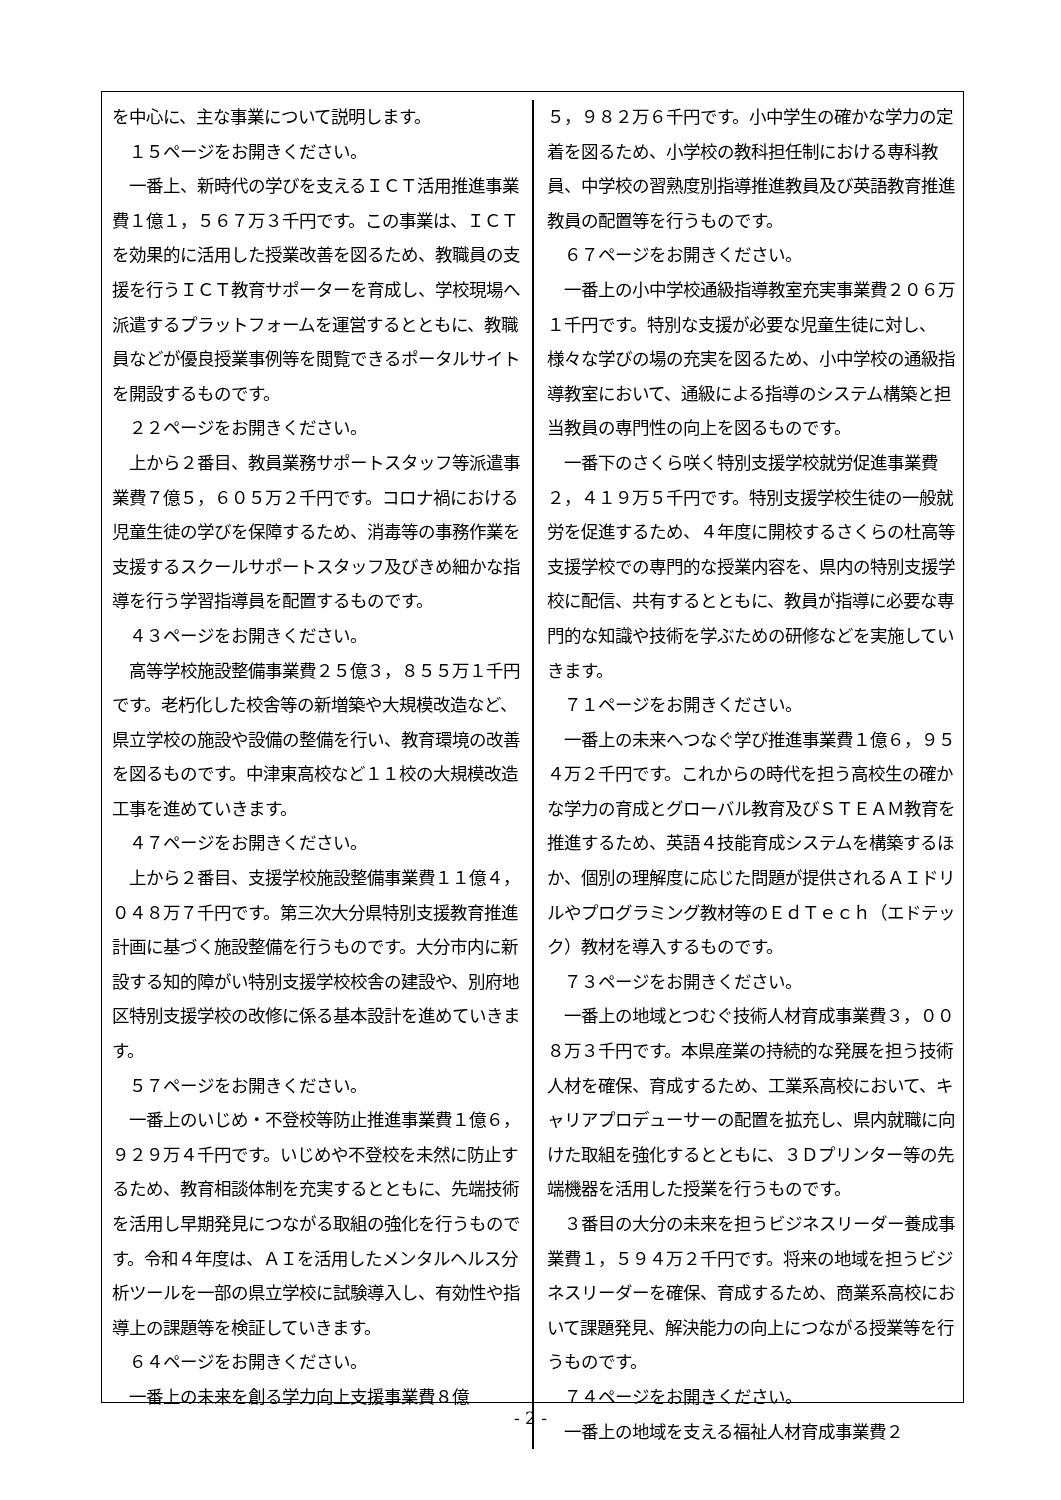を中心に、主な事業について説明します。
　１５ページをお開きください。
　一番上、新時代の学びを支えるＩＣＴ活用推進事業費１億１，５６７万３千円です。この事業は、ＩＣＴを効果的に活用した授業改善を図るため、教職員の支援を行うＩＣＴ教育サポーターを育成し、学校現場へ派遣するプラットフォームを運営するとともに、教職員などが優良授業事例等を閲覧できるポータルサイトを開設するものです。
　２２ページをお開きください。
　上から２番目、教員業務サポートスタッフ等派遣事業費７億５，６０５万２千円です。コロナ禍における児童生徒の学びを保障するため、消毒等の事務作業を支援するスクールサポートスタッフ及びきめ細かな指導を行う学習指導員を配置するものです。
　４３ページをお開きください。
　高等学校施設整備事業費２５億３，８５５万１千円です。老朽化した校舎等の新増築や大規模改造など、県立学校の施設や設備の整備を行い、教育環境の改善を図るものです。中津東高校など１１校の大規模改造工事を進めていきます。
　４７ページをお開きください。
　上から２番目、支援学校施設整備事業費１１億４，０４８万７千円です。第三次大分県特別支援教育推進計画に基づく施設整備を行うものです。大分市内に新設する知的障がい特別支援学校校舎の建設や、別府地区特別支援学校の改修に係る基本設計を進めていきます。
　５７ページをお開きください。
　一番上のいじめ・不登校等防止推進事業費１億６，９２９万４千円です。いじめや不登校を未然に防止するため、教育相談体制を充実するとともに、先端技術を活用し早期発見につながる取組の強化を行うものです。令和４年度は、ＡＩを活用したメンタルヘルス分析ツールを一部の県立学校に試験導入し、有効性や指導上の課題等を検証していきます。
　６４ページをお開きください。
　一番上の未来を創る学力向上支援事業費８億
５，９８２万６千円です。小中学生の確かな学力の定着を図るため、小学校の教科担任制における専科教員、中学校の習熟度別指導推進教員及び英語教育推進教員の配置等を行うものです。
　６７ページをお開きください。
　一番上の小中学校通級指導教室充実事業費２０６万１千円です。特別な支援が必要な児童生徒に対し、様々な学びの場の充実を図るため、小中学校の通級指導教室において、通級による指導のシステム構築と担当教員の専門性の向上を図るものです。
　一番下のさくら咲く特別支援学校就労促進事業費２，４１９万５千円です。特別支援学校生徒の一般就労を促進するため、４年度に開校するさくらの杜高等支援学校での専門的な授業内容を、県内の特別支援学校に配信、共有するとともに、教員が指導に必要な専門的な知識や技術を学ぶための研修などを実施していきます。
　７１ページをお開きください。
　一番上の未来へつなぐ学び推進事業費１億６，９５４万２千円です。これからの時代を担う高校生の確かな学力の育成とグローバル教育及びＳＴＥＡＭ教育を推進するため、英語４技能育成システムを構築するほか、個別の理解度に応じた問題が提供されるＡＩドリルやプログラミング教材等のＥｄＴｅｃｈ（エドテック）教材を導入するものです。
　７３ページをお開きください。
　一番上の地域とつむぐ技術人材育成事業費３，００８万３千円です。本県産業の持続的な発展を担う技術人材を確保、育成するため、工業系高校において、キャリアプロデューサーの配置を拡充し、県内就職に向けた取組を強化するとともに、３Ｄプリンター等の先端機器を活用した授業を行うものです。
　３番目の大分の未来を担うビジネスリーダー養成事業費１，５９４万２千円です。将来の地域を担うビジネスリーダーを確保、育成するため、商業系高校において課題発見、解決能力の向上につながる授業等を行うものです。
　７４ページをお開きください。
　一番上の地域を支える福祉人材育成事業費２
- 2 -